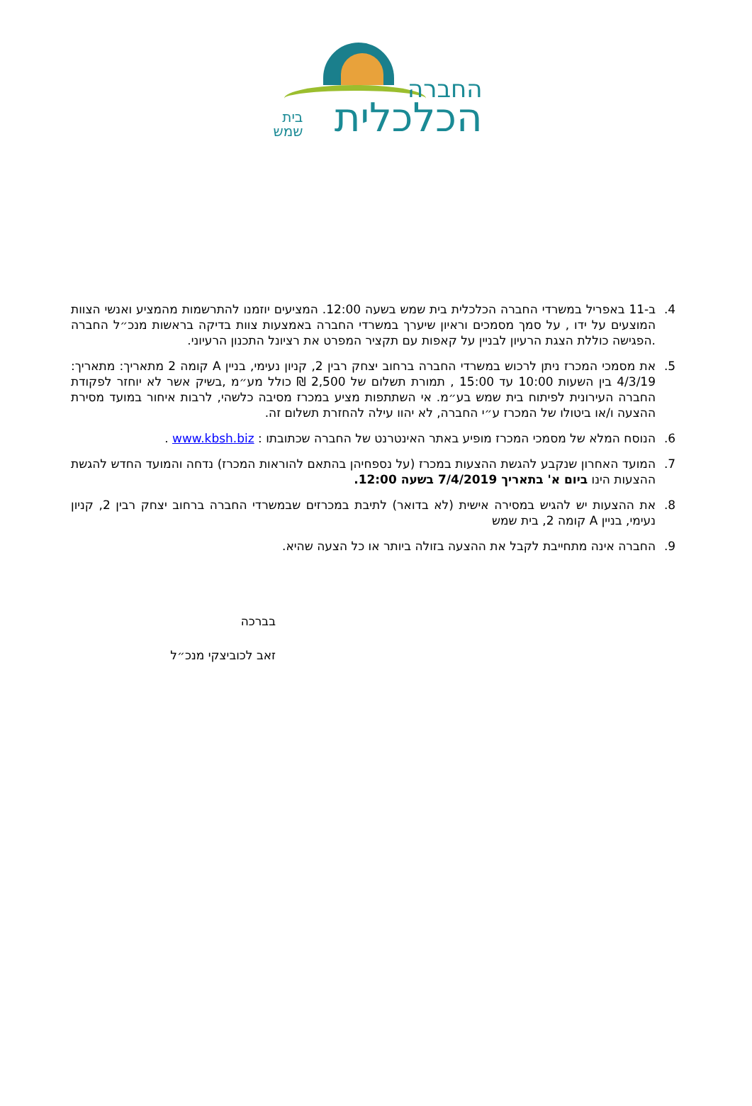החברה
הכלכלית
בית
שמש
4. ב-11 באפריל במשרדי החברה הכלכלית בית שמש בשעה 12:00. המציעים יוזמנו להתרשמות מהמציע ואנשי הצוות המוצעים על ידו , על סמך מסמכים וראיון שיערך במשרדי החברה באמצעות צוות בדיקה בראשות מנכ״ל החברה .הפגישה כוללת הצגת הרעיון לבניין על קאפות עם תקציר המפרט את רציונל התכנון הרעיוני.
5. את מסמכי המכרז ניתן לרכוש במשרדי החברה ברחוב יצחק רבין 2, קניון נעימי, בניין A קומה 2 מתאריך: מתאריך: 4/3/19 בין השעות 10:00 עד 15:00 , תמורת תשלום של 2,500 ₪ כולל מע״מ ,בשיק אשר לא יוחזר לפקודת החברה העירונית לפיתוח בית שמש בע״מ. אי השתתפות מציע במכרז מסיבה כלשהי, לרבות איחור במועד מסירת ההצעה ו/או ביטולו של המכרז ע״י החברה, לא יהוו עילה להחזרת תשלום זה.
6. הנוסח המלא של מסמכי המכרז מופיע באתר האינטרנט של החברה שכתובתו : www.kbsh.biz .
7. המועד האחרון שנקבע להגשת ההצעות במכרז (על נספחיהן בהתאם להוראות המכרז) נדחה והמועד החדש להגשת ההצעות הינו ביום א' בתאריך 7/4/2019 בשעה 12:00.
8. את ההצעות יש להגיש במסירה אישית (לא בדואר) לתיבת במכרזים שבמשרדי החברה ברחוב יצחק רבין 2, קניון נעימי, בניין A קומה 2, בית שמש
9. החברה אינה מתחייבת לקבל את ההצעה בזולה ביותר או כל הצעה שהיא.
בברכה
זאב לכוביצקי מנכ״ל